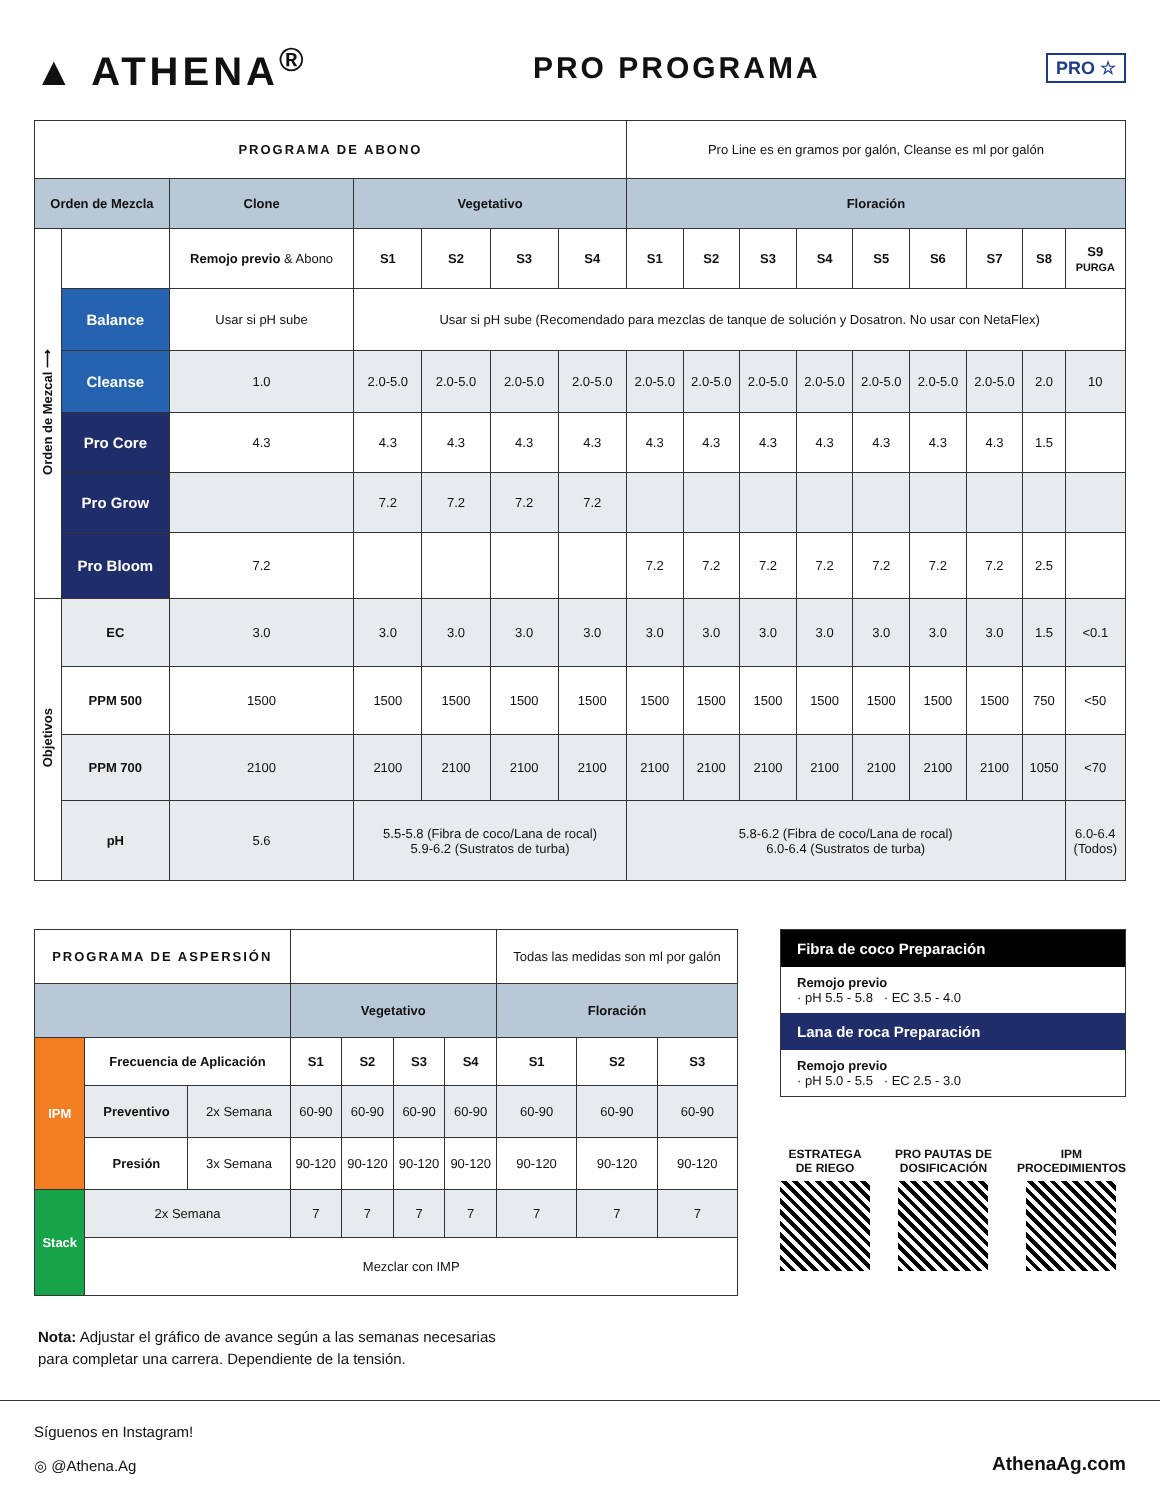▲ ATHENA<sup>®</sup>
PRO PROGRAMA
PRO ☆
| PROGRAMA DE ABONO | | | | | | | Pro Line es en gramos por galón, Cleanse es ml por galón | | | | | | | | |
| Orden de Mezcla | | Clone | Vegetativo | | | | Floración | | | | | | | | |
| Orden de Mezcal ⟶ | | Remojo previo & Abono | S1 | S2 | S3 | S4 | S1 | S2 | S3 | S4 | S5 | S6 | S7 | S8 | S9 PURGA |
| | Balance | Usar si pH sube | Usar si pH sube (Recomendado para mezclas de tanque de solución y Dosatron. No usar con NetaFlex) | | | | | | | | | | | | |
| | Cleanse | 1.0 | 2.0-5.0 | 2.0-5.0 | 2.0-5.0 | 2.0-5.0 | 2.0-5.0 | 2.0-5.0 | 2.0-5.0 | 2.0-5.0 | 2.0-5.0 | 2.0-5.0 | 2.0-5.0 | 2.0 | 10 |
| | Pro Core | 4.3 | 4.3 | 4.3 | 4.3 | 4.3 | 4.3 | 4.3 | 4.3 | 4.3 | 4.3 | 4.3 | 4.3 | 1.5 | |
| | Pro Grow | | 7.2 | 7.2 | 7.2 | 7.2 | | | | | | | | | |
| | Pro Bloom | 7.2 | | | | | 7.2 | 7.2 | 7.2 | 7.2 | 7.2 | 7.2 | 7.2 | 2.5 | |
| Objetivos | EC | 3.0 | 3.0 | 3.0 | 3.0 | 3.0 | 3.0 | 3.0 | 3.0 | 3.0 | 3.0 | 3.0 | 3.0 | 1.5 | <0.1 |
| | PPM 500 | 1500 | 1500 | 1500 | 1500 | 1500 | 1500 | 1500 | 1500 | 1500 | 1500 | 1500 | 1500 | 750 | <50 |
| | PPM 700 | 2100 | 2100 | 2100 | 2100 | 2100 | 2100 | 2100 | 2100 | 2100 | 2100 | 2100 | 2100 | 1050 | <70 |
| | pH | 5.6 | 5.5-5.8 (Fibra de coco/Lana de rocal) 5.9-6.2 (Sustratos de turba) | | | | 5.8-6.2 (Fibra de coco/Lana de rocal) 6.0-6.4 (Sustratos de turba) | | | | | | | | 6.0-6.4 (Todos) |
| PROGRAMA DE ASPERSIÓN | | | | | | | Todas las medidas son ml por galón | | |
| | | | Vegetativo | | | | Floración | | |
| IPM | Frecuencia de Aplicación | | S1 | S2 | S3 | S4 | S1 | S2 | S3 |
| | Preventivo | 2x Semana | 60-90 | 60-90 | 60-90 | 60-90 | 60-90 | 60-90 | 60-90 |
| | Presión | 3x Semana | 90-120 | 90-120 | 90-120 | 90-120 | 90-120 | 90-120 | 90-120 |
| Stack | 2x Semana | | 7 | 7 | 7 | 7 | 7 | 7 | 7 |
| | Mezclar con IMP | | | | | | | | |
Fibra de coco Preparación
Remojo previo
· pH 5.5 - 5.8 · EC 3.5 - 4.0
Lana de roca Preparación
Remojo previo
· pH 5.0 - 5.5 · EC 2.5 - 3.0
ESTRATEGA
DE RIEGO
PRO PAUTAS DE
DOSIFICACIÓN
IPM
PROCEDIMIENTOS
Nota: Adjustar el gráfico de avance según a las semanas necesarias
para completar una carrera. Dependiente de la tensión.
Síguenos en Instagram!
◎ @Athena.Ag
AthenaAg.com